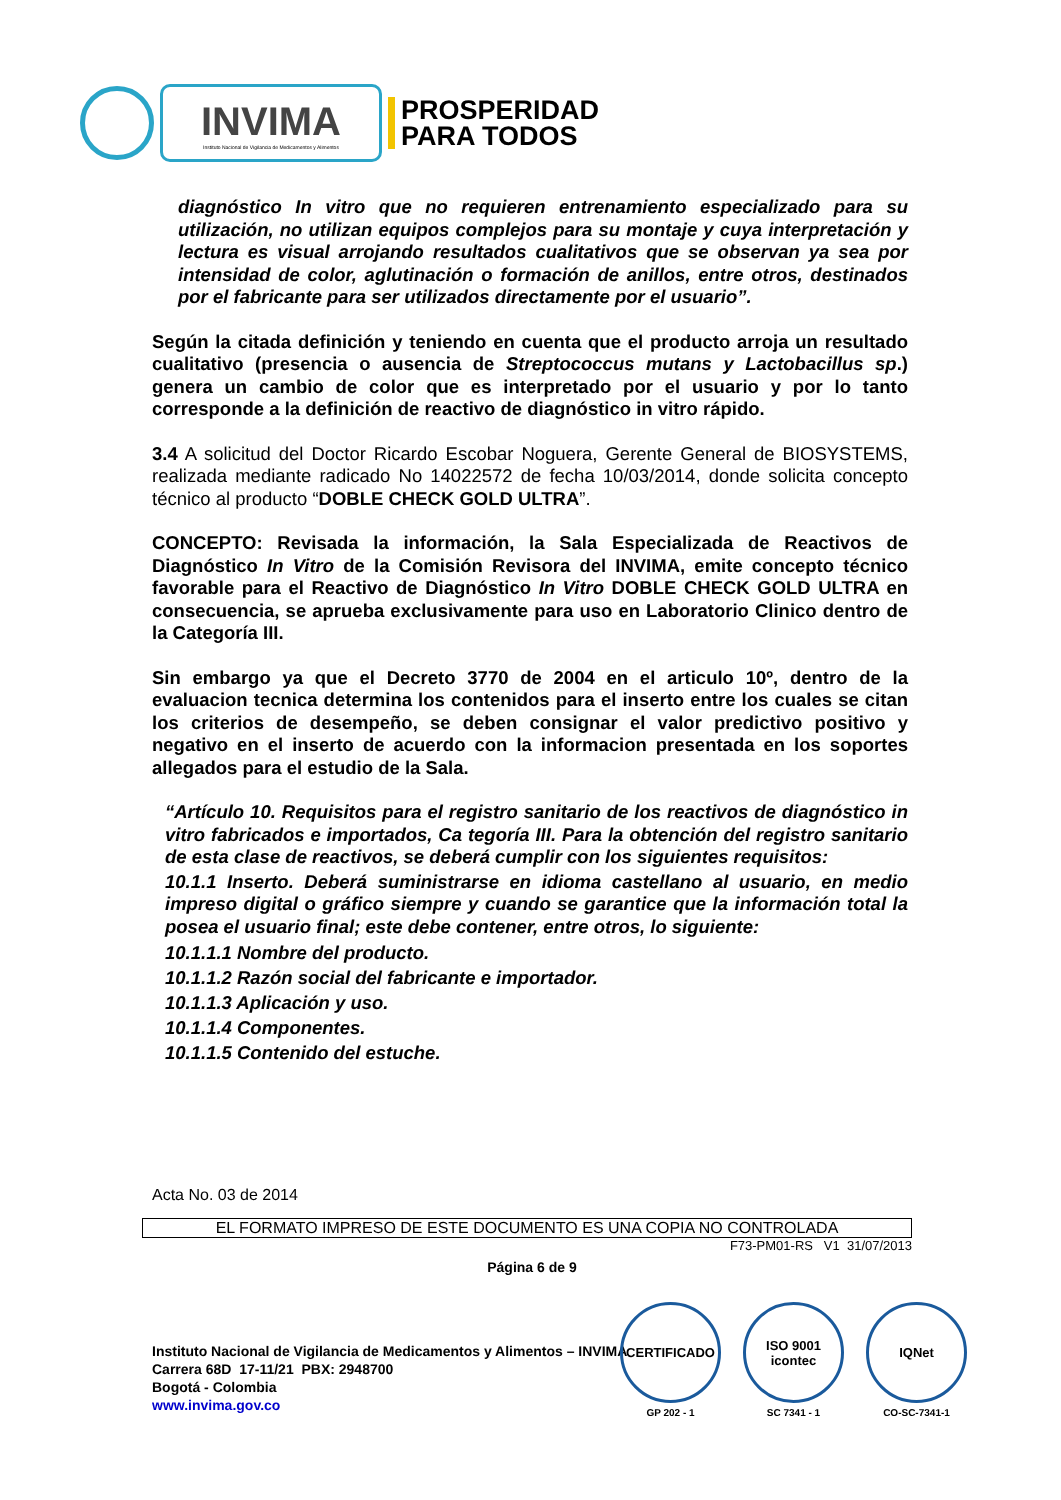INVIMA
Instituto Nacional de Vigilancia de Medicamentos y Alimentos
PROSPERIDAD
PARA TODOS
diagnóstico In vitro que no requieren entrenamiento especializado para su utilización, no utilizan equipos complejos para su montaje y cuya interpretación y lectura es visual arrojando resultados cualitativos que se observan ya sea por intensidad de color, aglutinación o formación de anillos, entre otros, destinados por el fabricante para ser utilizados directamente por el usuario”.
Según la citada definición y teniendo en cuenta que el producto arroja un resultado cualitativo (presencia o ausencia de Streptococcus mutans y Lactobacillus sp.) genera un cambio de color que es interpretado por el usuario y por lo tanto corresponde a la definición de reactivo de diagnóstico in vitro rápido.
3.4 A solicitud del Doctor Ricardo Escobar Noguera, Gerente General de BIOSYSTEMS, realizada mediante radicado No 14022572 de fecha 10/03/2014, donde solicita concepto técnico al producto “DOBLE CHECK GOLD ULTRA”.
CONCEPTO: Revisada la información, la Sala Especializada de Reactivos de Diagnóstico In Vitro de la Comisión Revisora del INVIMA, emite concepto técnico favorable para el Reactivo de Diagnóstico In Vitro DOBLE CHECK GOLD ULTRA en consecuencia, se aprueba exclusivamente para uso en Laboratorio Clinico dentro de la Categoría III.
Sin embargo ya que el Decreto 3770 de 2004 en el articulo 10º, dentro de la evaluacion tecnica determina los contenidos para el inserto entre los cuales se citan los criterios de desempeño, se deben consignar el valor predictivo positivo y negativo en el inserto de acuerdo con la informacion presentada en los soportes allegados para el estudio de la Sala.
“Artículo 10. Requisitos para el registro sanitario de los reactivos de diagnóstico in vitro fabricados e importados, Ca tegoría III. Para la obtención del registro sanitario de esta clase de reactivos, se deberá cumplir con los siguientes requisitos:
10.1.1 Inserto. Deberá suministrarse en idioma castellano al usuario, en medio impreso digital o gráfico siempre y cuando se garantice que la información total la posea el usuario final; este debe contener, entre otros, lo siguiente:
10.1.1.1 Nombre del producto.
10.1.1.2 Razón social del fabricante e importador.
10.1.1.3 Aplicación y uso.
10.1.1.4 Componentes.
10.1.1.5 Contenido del estuche.
Acta No. 03 de 2014
EL FORMATO IMPRESO DE ESTE DOCUMENTO ES UNA COPIA NO CONTROLADA
F73-PM01-RS V1 31/07/2013
Página 6 de 9
Instituto Nacional de Vigilancia de Medicamentos y Alimentos – INVIMA
Carrera 68D 17-11/21 PBX: 2948700
Bogotá - Colombia
www.invima.gov.co
CERTIFICADO
GP 202 - 1
ISO 9001 icontec
SC 7341 - 1
IQNet
CO-SC-7341-1